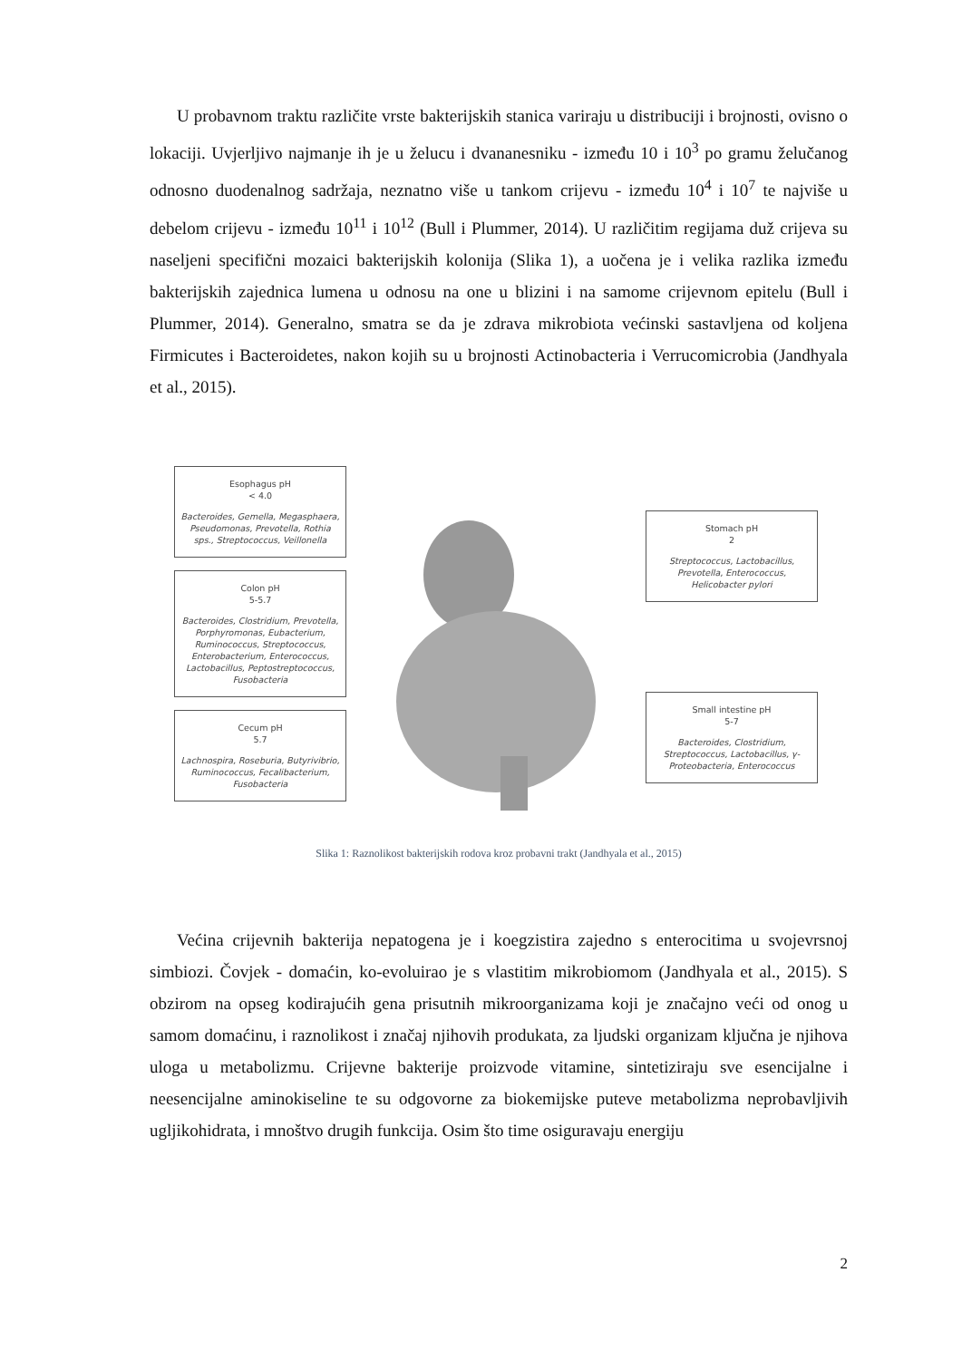U probavnom traktu različite vrste bakterijskih stanica variraju u distribuciji i brojnosti, ovisno o lokaciji. Uvjerljivo najmanje ih je u želucu i dvananesniku - između 10 i 10<sup>3</sup> po gramu želučanog odnosno duodenalnog sadržaja, neznatno više u tankom crijevu - između 10<sup>4</sup> i 10<sup>7</sup> te najviše u debelom crijevu - između 10<sup>11</sup> i 10<sup>12</sup> (Bull i Plummer, 2014). U različitim regijama duž crijeva su naseljeni specifični mozaici bakterijskih kolonija (Slika 1), a uočena je i velika razlika između bakterijskih zajednica lumena u odnosu na one u blizini i na samome crijevnom epitelu (Bull i Plummer, 2014). Generalno, smatra se da je zdrava mikrobiota većinski sastavljena od koljena Firmicutes i Bacteroidetes, nakon kojih su u brojnosti Actinobacteria i Verrucomicrobia (Jandhyala et al., 2015).
Esophagus pH
< 4.0
Bacteroides, Gemella, Megasphaera, Pseudomonas, Prevotella, Rothia sps., Streptococcus, Veillonella
Colon pH
5-5.7
Bacteroides, Clostridium, Prevotella, Porphyromonas, Eubacterium, Ruminococcus, Streptococcus, Enterobacterium, Enterococcus, Lactobacillus, Peptostreptococcus, Fusobacteria
Cecum pH
5.7
Lachnospira, Roseburia, Butyrivibrio, Ruminococcus, Fecalibacterium, Fusobacteria
Stomach pH
2
Streptococcus, Lactobacillus, Prevotella, Enterococcus, Helicobacter pylori
Small intestine pH
5-7
Bacteroides, Clostridium, Streptococcus, Lactobacillus, γ-Proteobacteria, Enterococcus
Slika 1: Raznolikost bakterijskih rodova kroz probavni trakt (Jandhyala et al., 2015)
Većina crijevnih bakterija nepatogena je i koegzistira zajedno s enterocitima u svojevrsnoj simbiozi. Čovjek - domaćin, ko-evoluirao je s vlastitim mikrobiomom (Jandhyala et al., 2015). S obzirom na opseg kodirajućih gena prisutnih mikroorganizama koji je značajno veći od onog u samom domaćinu, i raznolikost i značaj njihovih produkata, za ljudski organizam ključna je njihova uloga u metabolizmu. Crijevne bakterije proizvode vitamine, sintetiziraju sve esencijalne i neesencijalne aminokiseline te su odgovorne za biokemijske puteve metabolizma neprobavljivih ugljikohidrata, i mnoštvo drugih funkcija. Osim što time osiguravaju energiju
2